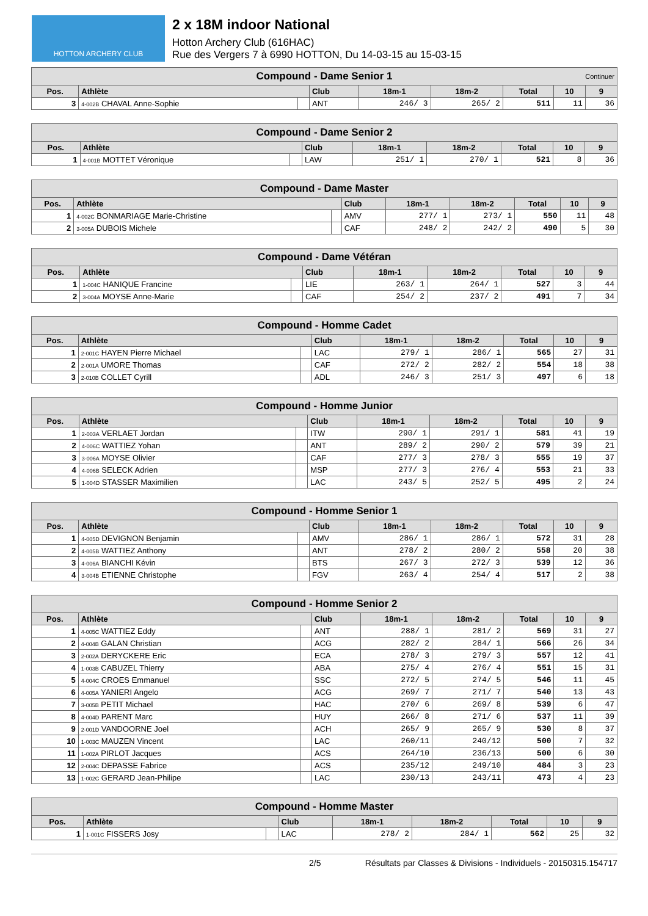HOTTON ARCHERY CLUB
2 x 18M indoor National
Hotton Archery Club (616HAC)
Rue des Vergers 7 à 6990 HOTTON, Du 14-03-15 au 15-03-15
| Compound - Dame Senior 1 Continuer | | | | | | | | |
| Pos. | Athlète | | Club | 18m-1 | 18m-2 | Total | 10 | 9 |
| 3 | 4-002B CHAVAL Anne-Sophie | | ANT | 246/ 3 | 265/ 2 | 511 | 11 | 36 |
| Compound - Dame Senior 2 | | | | | | | | |
| Pos. | Athlète | | Club | 18m-1 | 18m-2 | Total | 10 | 9 |
| 1 | 4-001B MOTTET Véronique | | LAW | 251/ 1 | 270/ 1 | 521 | 8 | 36 |
| Compound - Dame Master | | | | | | | | |
| Pos. | Athlète | | Club | 18m-1 | 18m-2 | Total | 10 | 9 |
| 1 | 4-002C BONMARIAGE Marie-Christine | | AMV | 277/ 1 | 273/ 1 | 550 | 11 | 48 |
| 2 | 3-005A DUBOIS Michele | | CAF | 248/ 2 | 242/ 2 | 490 | 5 | 30 |
| Compound - Dame Vétéran | | | | | | | | |
| Pos. | Athlète | | Club | 18m-1 | 18m-2 | Total | 10 | 9 |
| 1 | 1-004C HANIQUE Francine | | LIE | 263/ 1 | 264/ 1 | 527 | 3 | 44 |
| 2 | 3-004A MOYSE Anne-Marie | | CAF | 254/ 2 | 237/ 2 | 491 | 7 | 34 |
| Compound - Homme Cadet | | | | | | | | |
| Pos. | Athlète | | Club | 18m-1 | 18m-2 | Total | 10 | 9 |
| 1 | 2-001C HAYEN Pierre Michael | | LAC | 279/ 1 | 286/ 1 | 565 | 27 | 31 |
| 2 | 2-001A UMORE Thomas | | CAF | 272/ 2 | 282/ 2 | 554 | 18 | 38 |
| 3 | 2-010B COLLET Cyrill | | ADL | 246/ 3 | 251/ 3 | 497 | 6 | 18 |
| Compound - Homme Junior | | | | | | | | |
| Pos. | Athlète | | Club | 18m-1 | 18m-2 | Total | 10 | 9 |
| 1 | 2-003A VERLAET Jordan | | ITW | 290/ 1 | 291/ 1 | 581 | 41 | 19 |
| 2 | 4-006C WATTIEZ Yohan | | ANT | 289/ 2 | 290/ 2 | 579 | 39 | 21 |
| 3 | 3-006A MOYSE Olivier | | CAF | 277/ 3 | 278/ 3 | 555 | 19 | 37 |
| 4 | 4-006B SELECK Adrien | | MSP | 277/ 3 | 276/ 4 | 553 | 21 | 33 |
| 5 | 1-004D STASSER Maximilien | | LAC | 243/ 5 | 252/ 5 | 495 | 2 | 24 |
| Compound - Homme Senior 1 | | | | | | | | |
| Pos. | Athlète | | Club | 18m-1 | 18m-2 | Total | 10 | 9 |
| 1 | 4-005D DEVIGNON Benjamin | | AMV | 286/ 1 | 286/ 1 | 572 | 31 | 28 |
| 2 | 4-005B WATTIEZ Anthony | | ANT | 278/ 2 | 280/ 2 | 558 | 20 | 38 |
| 3 | 4-006A BIANCHI Kévin | | BTS | 267/ 3 | 272/ 3 | 539 | 12 | 36 |
| 4 | 3-004B ETIENNE Christophe | | FGV | 263/ 4 | 254/ 4 | 517 | 2 | 38 |
| Compound - Homme Senior 2 | | | | | | | | |
| Pos. | Athlète | | Club | 18m-1 | 18m-2 | Total | 10 | 9 |
| 1 | 4-005C WATTIEZ Eddy | | ANT | 288/ 1 | 281/ 2 | 569 | 31 | 27 |
| 2 | 4-004B GALAN Christian | | ACG | 282/ 2 | 284/ 1 | 566 | 26 | 34 |
| 3 | 2-002A DERYCKERE Eric | | ECA | 278/ 3 | 279/ 3 | 557 | 12 | 41 |
| 4 | 1-003B CABUZEL Thierry | | ABA | 275/ 4 | 276/ 4 | 551 | 15 | 31 |
| 5 | 4-004C CROES Emmanuel | | SSC | 272/ 5 | 274/ 5 | 546 | 11 | 45 |
| 6 | 4-005A YANIERI Angelo | | ACG | 269/ 7 | 271/ 7 | 540 | 13 | 43 |
| 7 | 3-005B PETIT Michael | | HAC | 270/ 6 | 269/ 8 | 539 | 6 | 47 |
| 8 | 4-004D PARENT Marc | | HUY | 266/ 8 | 271/ 6 | 537 | 11 | 39 |
| 9 | 2-001D VANDOORNE Joel | | ACH | 265/ 9 | 265/ 9 | 530 | 8 | 37 |
| 10 | 1-003C MAUZEN Vincent | | LAC | 260/11 | 240/12 | 500 | 7 | 32 |
| 11 | 1-002A PIRLOT Jacques | | ACS | 264/10 | 236/13 | 500 | 6 | 30 |
| 12 | 2-004C DEPASSE Fabrice | | ACS | 235/12 | 249/10 | 484 | 3 | 23 |
| 13 | 1-002C GERARD Jean-Philipe | | LAC | 230/13 | 243/11 | 473 | 4 | 23 |
| Compound - Homme Master | | | | | | | | |
| Pos. | Athlète | | Club | 18m-1 | 18m-2 | Total | 10 | 9 |
| 1 | 1-001C FISSERS Josy | | LAC | 278/ 2 | 284/ 1 | 562 | 25 | 32 |
2/5 Résultats par Classes & Divisions - Individuels - 20150315.154717